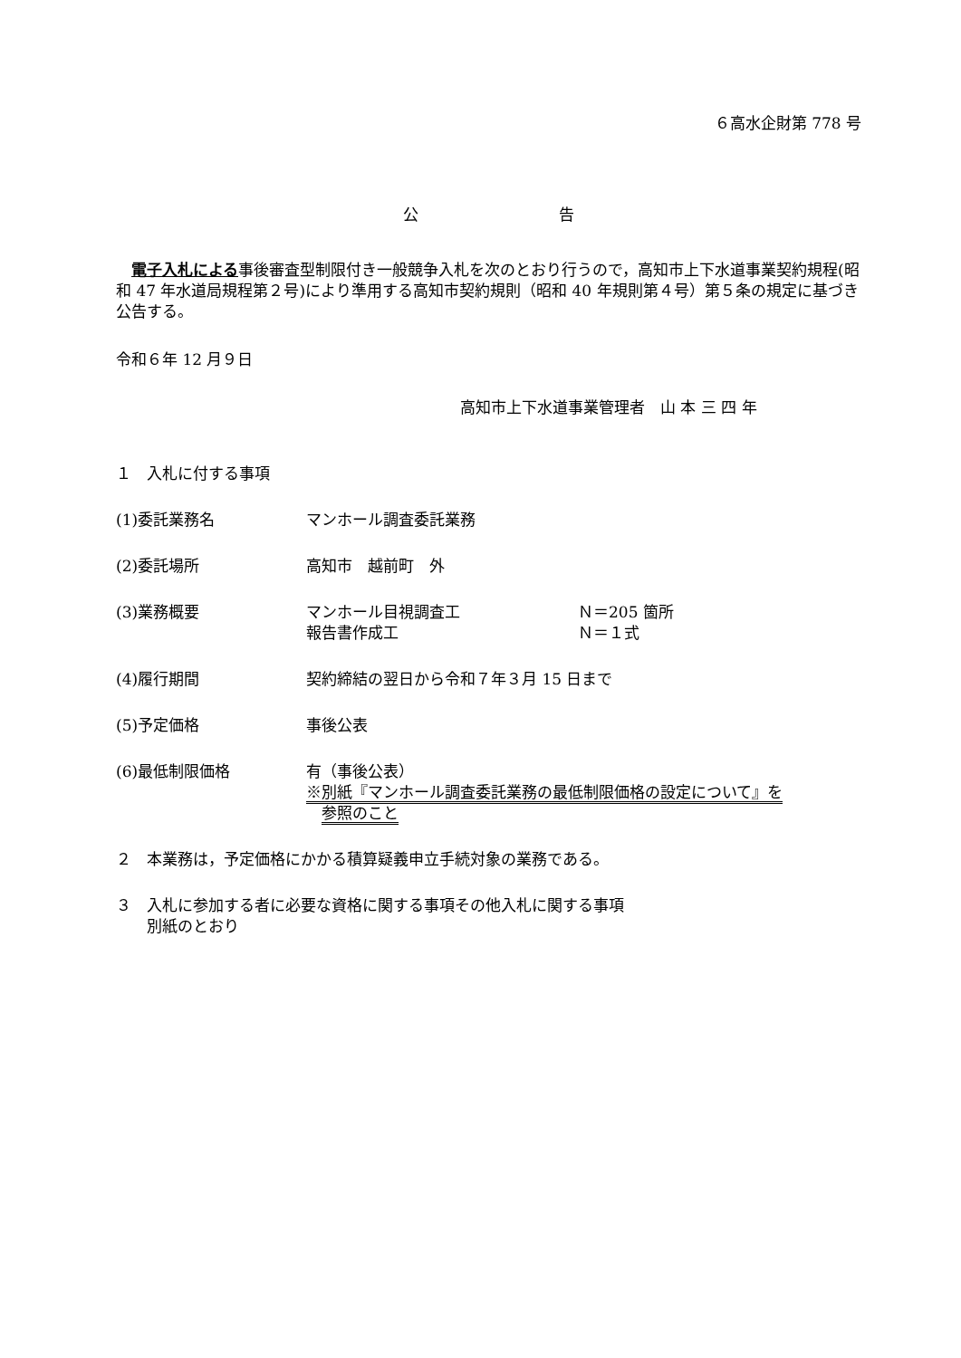６高水企財第 778 号
公 告
電子入札による事後審査型制限付き一般競争入札を次のとおり行うので，高知市上下水道事業契約規程(昭和 47 年水道局規程第２号)により準用する高知市契約規則（昭和 40 年規則第４号）第５条の規定に基づき公告する。
令和６年 12 月９日
高知市上下水道事業管理者　山 本 三 四 年
１　入札に付する事項
(1)委託業務名 マンホール調査委託業務
(2)委託場所 高知市　越前町　外
(3)業務概要 マンホール目視調査工 Ｎ＝205 箇所
報告書作成工 Ｎ＝１式
(4)履行期間 契約締結の翌日から令和７年３月 15 日まで
(5)予定価格 事後公表
(6)最低制限価格 有（事後公表）
※別紙『マンホール調査委託業務の最低制限価格の設定について』を
　参照のこと
２　本業務は，予定価格にかかる積算疑義申立手続対象の業務である。
３　入札に参加する者に必要な資格に関する事項その他入札に関する事項
　　別紙のとおり